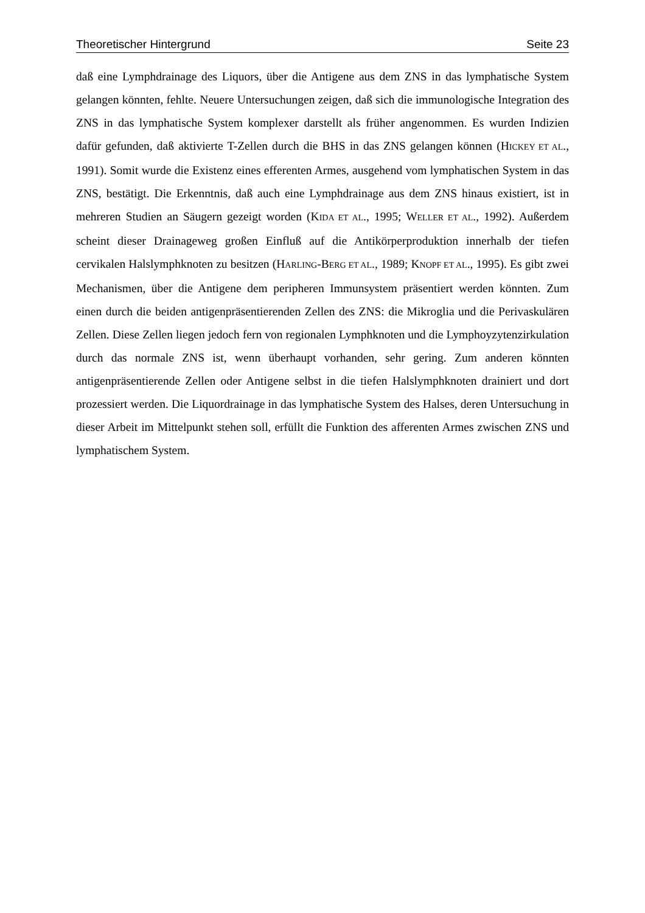Theoretischer Hintergrund Seite 23
daß eine Lymphdrainage des Liquors, über die Antigene aus dem ZNS in das lymphatische System gelangen könnten, fehlte. Neuere Untersuchungen zeigen, daß sich die immunologische Integration des ZNS in das lymphatische System komplexer darstellt als früher angenommen. Es wurden Indizien dafür gefunden, daß aktivierte T-Zellen durch die BHS in das ZNS gelangen können (HICKEY ET AL., 1991). Somit wurde die Existenz eines efferenten Armes, ausgehend vom lymphatischen System in das ZNS, bestätigt. Die Erkenntnis, daß auch eine Lymphdrainage aus dem ZNS hinaus existiert, ist in mehreren Studien an Säugern gezeigt worden (KIDA ET AL., 1995; WELLER ET AL., 1992). Außerdem scheint dieser Drainageweg großen Einfluß auf die Antikörperproduktion innerhalb der tiefen cervikalen Halslymphknoten zu besitzen (HARLING-BERG ET AL., 1989; KNOPF ET AL., 1995). Es gibt zwei Mechanismen, über die Antigene dem peripheren Immunsystem präsentiert werden könnten. Zum einen durch die beiden antigenpräsentierenden Zellen des ZNS: die Mikroglia und die Perivaskulären Zellen. Diese Zellen liegen jedoch fern von regionalen Lymphknoten und die Lymphoyzytenzirkulation durch das normale ZNS ist, wenn überhaupt vorhanden, sehr gering. Zum anderen könnten antigenpräsentierende Zellen oder Antigene selbst in die tiefen Halslymphknoten drainiert und dort prozessiert werden. Die Liquordrainage in das lymphatische System des Halses, deren Untersuchung in dieser Arbeit im Mittelpunkt stehen soll, erfüllt die Funktion des afferenten Armes zwischen ZNS und lymphatischem System.